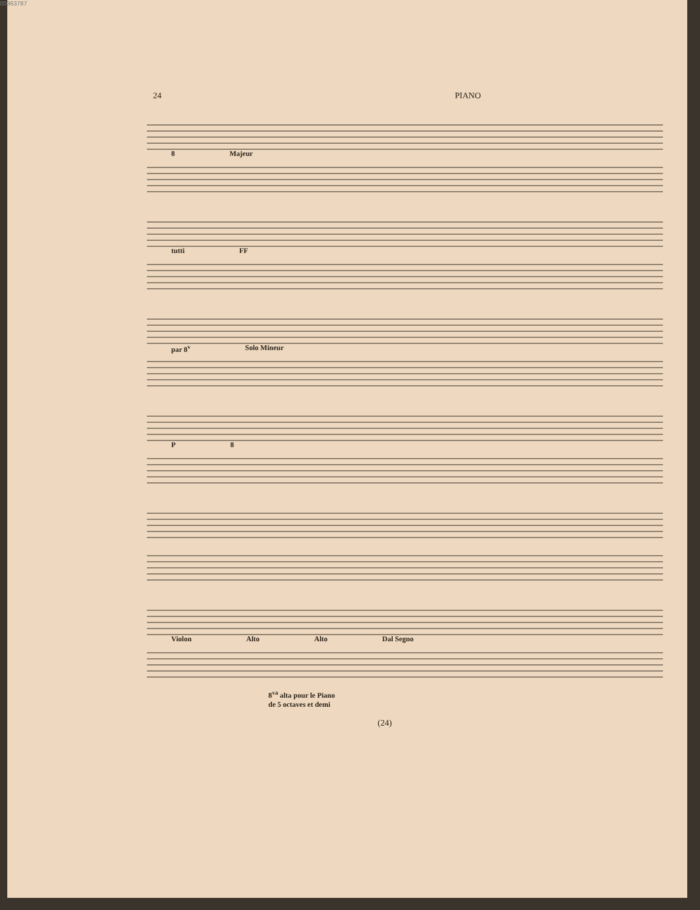00363787
24 PIANO
8 Majeur
tutti FF
par 8<sup>v</sup> Solo Mineur
P 8
Violon Alto Alto Dal Segno
8<sup>va</sup> alta pour le Piano
de 5 octaves et demi
(24)